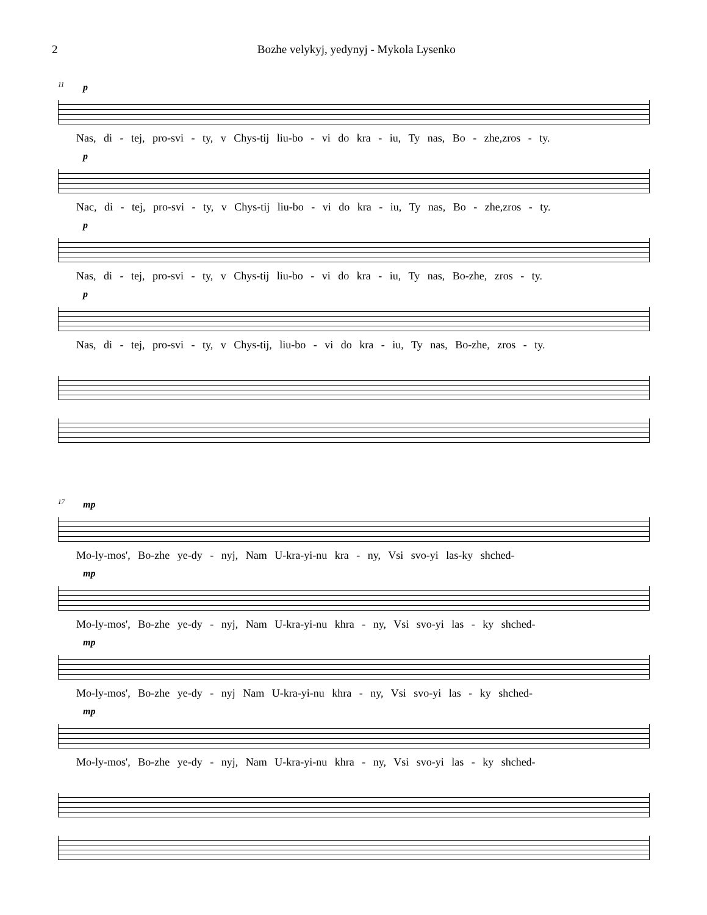2 Bozhe velykyj, yedynyj - Mykola Lysenko
11
p
Nas, di - tej, pro-svi - ty, v Chys-tij liu-bo - vi do kra - iu, Ty nas, Bo - zhe,zros - ty.
p
Nac, di - tej, pro-svi - ty, v Chys-tij liu-bo - vi do kra - iu, Ty nas, Bo - zhe,zros - ty.
p
Nas, di - tej, pro-svi - ty, v Chys-tij liu-bo - vi do kra - iu, Ty nas, Bo-zhe, zros - ty.
p
Nas, di - tej, pro-svi - ty, v Chys-tij, liu-bo - vi do kra - iu, Ty nas, Bo-zhe, zros - ty.
17
mp
Mo-ly-mos', Bo-zhe ye-dy - nyj, Nam U-kra-yi-nu kra - ny, Vsi svo-yi las-ky shched-
mp
Mo-ly-mos', Bo-zhe ye-dy - nyj, Nam U-kra-yi-nu khra - ny, Vsi svo-yi las - ky shched-
mp
Mo-ly-mos', Bo-zhe ye-dy - nyj Nam U-kra-yi-nu khra - ny, Vsi svo-yi las - ky shched-
mp
Mo-ly-mos', Bo-zhe ye-dy - nyj, Nam U-kra-yi-nu khra - ny, Vsi svo-yi las - ky shched-